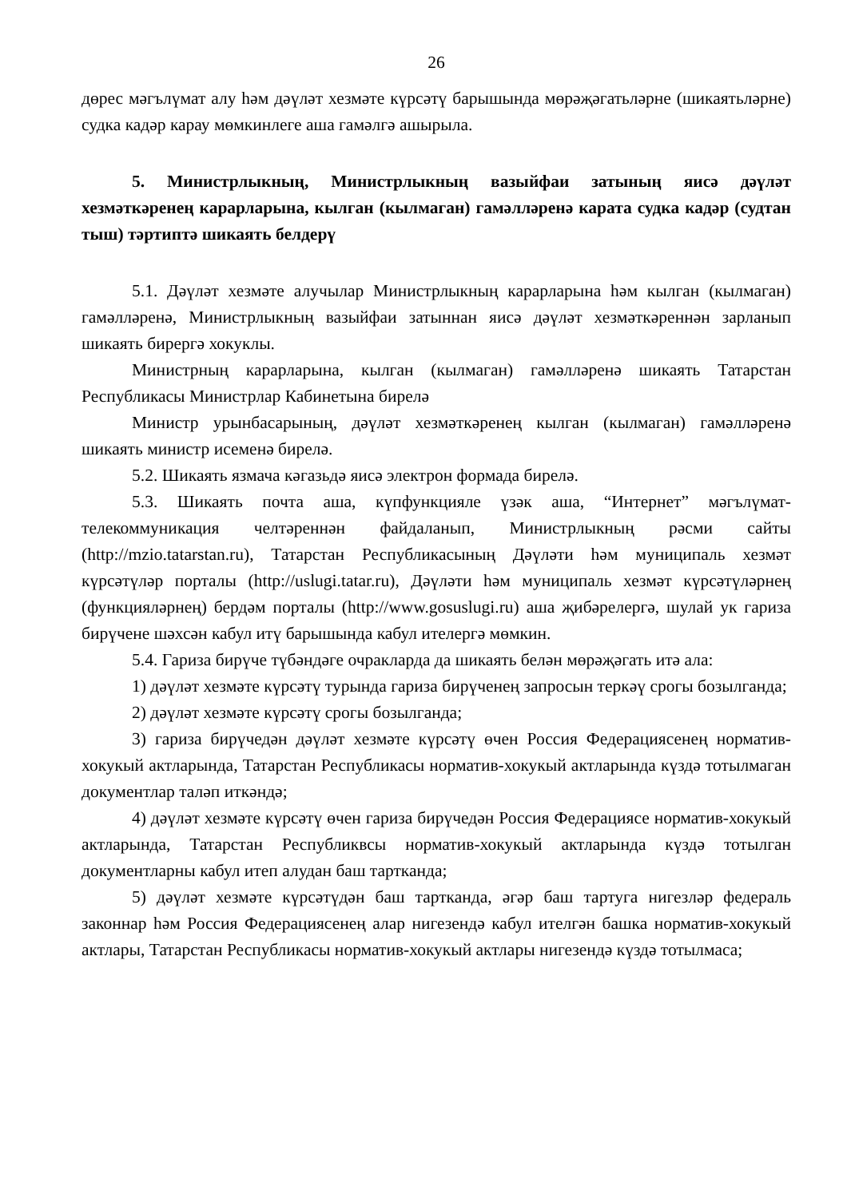26
дөрес мәгълүмат алу һәм дәүләт хезмәте күрсәтү барышында мөрәҗәгатьләрне (шикаятьләрне) судка кадәр карау мөмкинлеге аша гамәлгә ашырыла.
5. Министрлыкның, Министрлыкның вазыйфаи затының яисә дәүләт хезмәткәренең карарларына, кылган (кылмаган) гамәлләренә карата судка кадәр (судтан тыш) тәртиптә шикаять белдерү
5.1. Дәүләт хезмәте алучылар Министрлыкның карарларына һәм кылган (кылмаган) гамәлләренә, Министрлыкның вазыйфаи затыннан яисә дәүләт хезмәткәреннән зарланып шикаять бирергә хокуклы.
Министрның карарларына, кылган (кылмаган) гамәлләренә шикаять Татарстан Республикасы Министрлар Кабинетына бирелә
Министр урынбасарының, дәүләт хезмәткәренең кылган (кылмаган) гамәлләренә шикаять министр исеменә бирелә.
5.2. Шикаять язмача кәгазьдә яисә электрон формада бирелә.
5.3. Шикаять почта аша, күпфункцияле үзәк аша, “Интернет” мәгълүмат-телекоммуникация челтәреннән файдаланып, Министрлыкның рәсми сайты (http://mzio.tatarstan.ru), Татарстан Республикасының Дәүләти һәм муниципаль хезмәт күрсәтүләр порталы (http://uslugi.tatar.ru), Дәүләти һәм муниципаль хезмәт күрсәтүләрнең (функцияләрнең) бердәм порталы (http://www.gosuslugi.ru) аша җибәрелергә, шулай ук гариза бирүчене шәхсән кабул итү барышында кабул ителергә мөмкин.
5.4. Гариза бирүче түбәндәге очракларда да шикаять белән мөрәҗәгать итә ала:
1) дәүләт хезмәте күрсәтү турында гариза бирүченең запросын теркәү срогы бозылганда;
2) дәүләт хезмәте күрсәтү срогы бозылганда;
3) гариза бирүчедән дәүләт хезмәте күрсәтү өчен Россия Федерациясенең норматив-хокукый актларында, Татарстан Республикасы норматив-хокукый актларында күздә тотылмаган документлар таләп иткәндә;
4) дәүләт хезмәте күрсәтү өчен гариза бирүчедән Россия Федерациясе норматив-хокукый актларында, Татарстан Республиквсы норматив-хокукый актларында күздә тотылган документларны кабул итеп алудан баш тартканда;
5) дәүләт хезмәте күрсәтүдән баш тартканда, әгәр баш тартуга нигезләр федераль законнар һәм Россия Федерациясенең алар нигезендә кабул ителгән башка норматив-хокукый актлары, Татарстан Республикасы норматив-хокукый актлары нигезендә күздә тотылмаса;